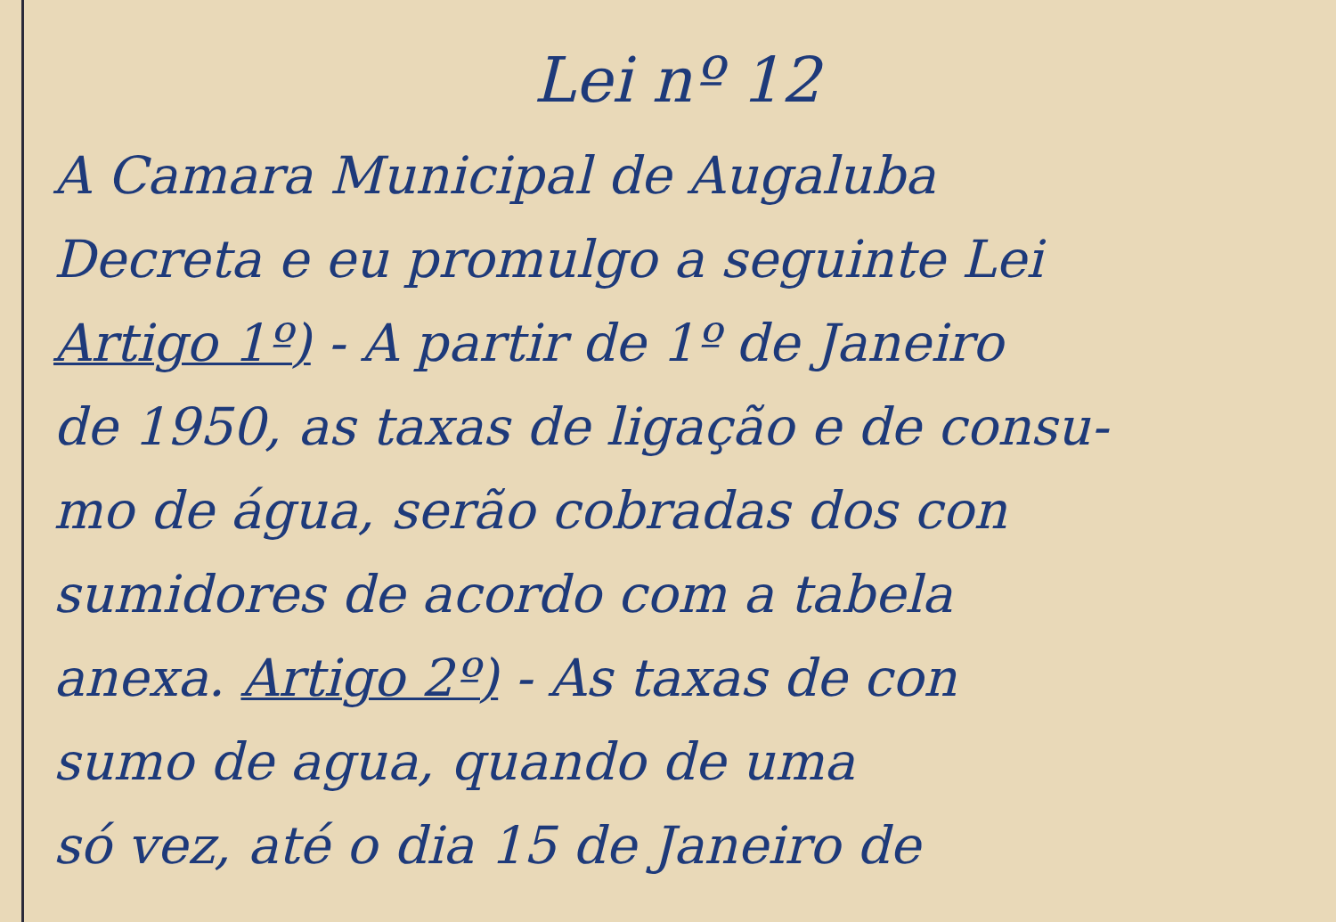Lei nº 12
A Camara Municipal de Augaluba
Decreta e eu promulgo a seguinte Lei
Artigo 1º) - A partir de 1º de Janeiro
de 1950, as taxas de ligação e de consu-
mo de água, serão cobradas dos con
sumidores de acordo com a tabela
anexa. Artigo 2º) - As taxas de con
sumo de agua, quando de uma
só vez, até o dia 15 de Janeiro de